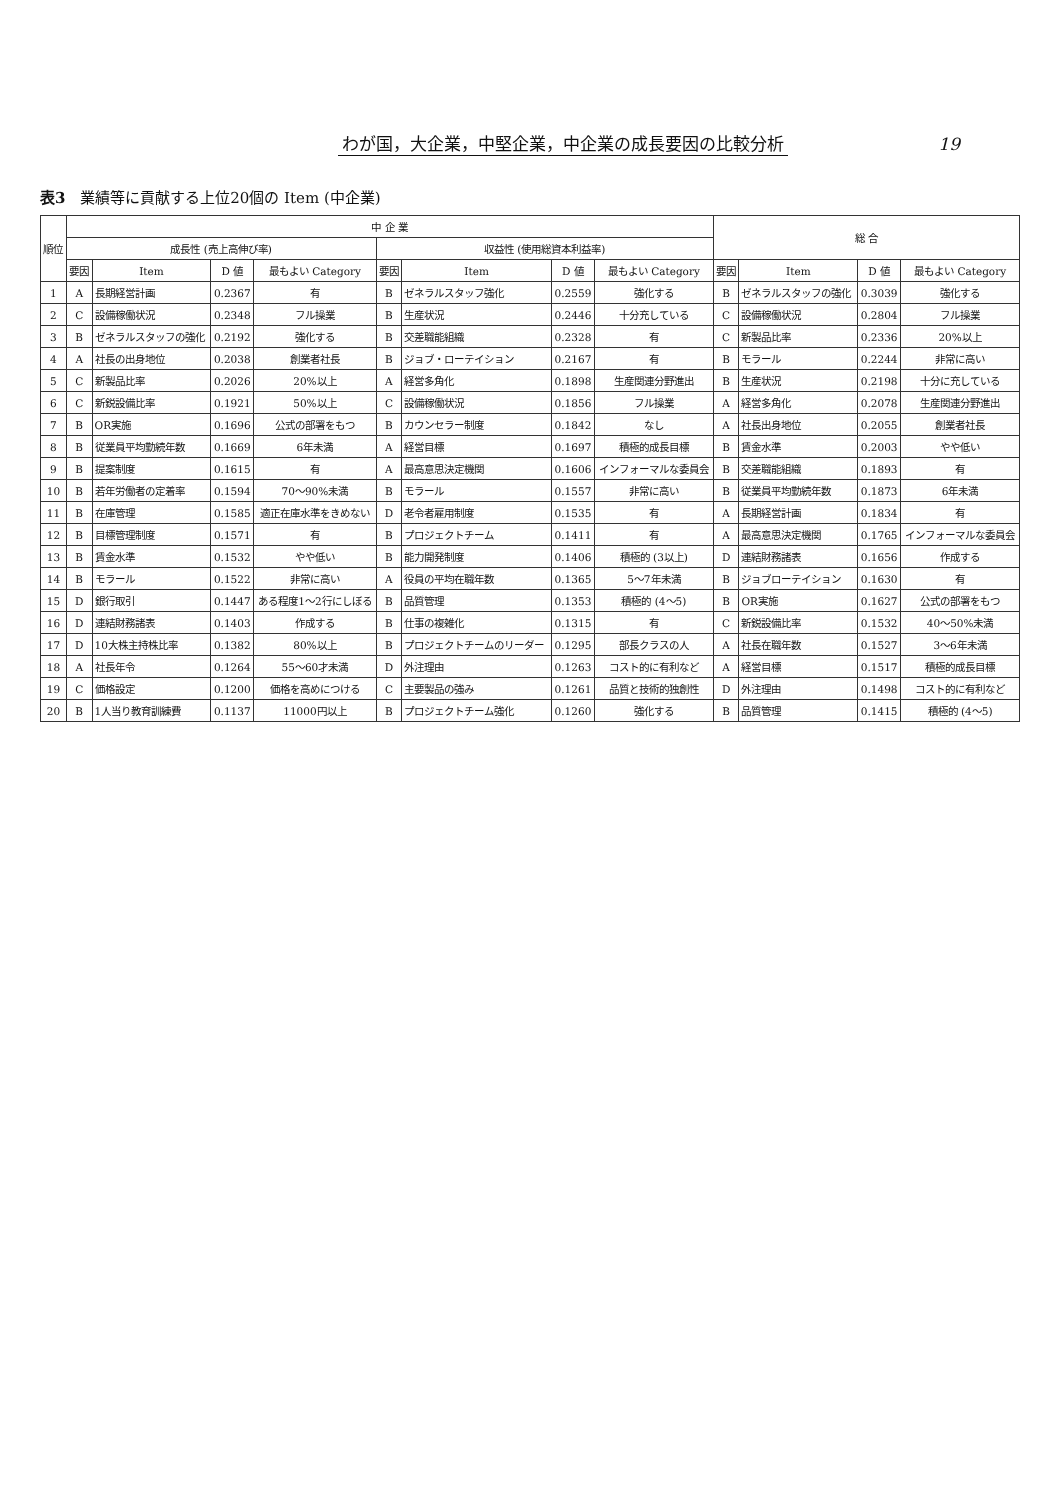わが国，大企業，中堅企業，中企業の成長要因の比較分析 19
表3 業績等に貢献する上位20個の Item (中企業)
| 順位 | 中 企 業 | | | | | | | | 総 合 | | | |
| --- | --- | --- | --- | --- | --- | --- | --- | --- | --- | --- | --- | --- |
| | 成長性 (売上高伸び率) | | | | 収益性 (使用総資本利益率) | | | | | | | |
| | 要因 | Item | D 値 | 最もよい Category | 要因 | Item | D 値 | 最もよい Category | 要因 | Item | D 値 | 最もよい Category |
| 1 | A | 長期経営計画 | 0.2367 | 有 | B | ゼネラルスタッフ強化 | 0.2559 | 強化する | B | ゼネラルスタッフの強化 | 0.3039 | 強化する |
| 2 | C | 設備稼働状況 | 0.2348 | フル操業 | B | 生産状況 | 0.2446 | 十分充している | C | 設備稼働状況 | 0.2804 | フル操業 |
| 3 | B | ゼネラルスタッフの強化 | 0.2192 | 強化する | B | 交差職能組織 | 0.2328 | 有 | C | 新製品比率 | 0.2336 | 20%以上 |
| 4 | A | 社長の出身地位 | 0.2038 | 創業者社長 | B | ジョブ・ローテイション | 0.2167 | 有 | B | モラール | 0.2244 | 非常に高い |
| 5 | C | 新製品比率 | 0.2026 | 20%以上 | A | 経営多角化 | 0.1898 | 生産関連分野進出 | B | 生産状況 | 0.2198 | 十分に充している |
| 6 | C | 新鋭設備比率 | 0.1921 | 50%以上 | C | 設備稼働状況 | 0.1856 | フル操業 | A | 経営多角化 | 0.2078 | 生産関連分野進出 |
| 7 | B | OR実施 | 0.1696 | 公式の部署をもつ | B | カウンセラー制度 | 0.1842 | なし | A | 社長出身地位 | 0.2055 | 創業者社長 |
| 8 | B | 従業員平均勤続年数 | 0.1669 | 6年未満 | A | 経営目標 | 0.1697 | 積極的成長目標 | B | 賃金水準 | 0.2003 | やや低い |
| 9 | B | 提案制度 | 0.1615 | 有 | A | 最高意思決定機関 | 0.1606 | インフォーマルな委員会 | B | 交差職能組織 | 0.1893 | 有 |
| 10 | B | 若年労働者の定着率 | 0.1594 | 70～90%未満 | B | モラール | 0.1557 | 非常に高い | B | 従業員平均勤続年数 | 0.1873 | 6年未満 |
| 11 | B | 在庫管理 | 0.1585 | 適正在庫水準をきめない | D | 老令者雇用制度 | 0.1535 | 有 | A | 長期経営計画 | 0.1834 | 有 |
| 12 | B | 目標管理制度 | 0.1571 | 有 | B | プロジェクトチーム | 0.1411 | 有 | A | 最高意思決定機関 | 0.1765 | インフォーマルな委員会 |
| 13 | B | 賃金水準 | 0.1532 | やや低い | B | 能力開発制度 | 0.1406 | 積極的 (3以上) | D | 連結財務諸表 | 0.1656 | 作成する |
| 14 | B | モラール | 0.1522 | 非常に高い | A | 役員の平均在職年数 | 0.1365 | 5～7年未満 | B | ジョブローテイション | 0.1630 | 有 |
| 15 | D | 銀行取引 | 0.1447 | ある程度1～2行にしぼる | B | 品質管理 | 0.1353 | 積極的 (4～5) | B | OR実施 | 0.1627 | 公式の部署をもつ |
| 16 | D | 連結財務諸表 | 0.1403 | 作成する | B | 仕事の複雑化 | 0.1315 | 有 | C | 新鋭設備比率 | 0.1532 | 40～50%未満 |
| 17 | D | 10大株主持株比率 | 0.1382 | 80%以上 | B | プロジェクトチームのリーダー | 0.1295 | 部長クラスの人 | A | 社長在職年数 | 0.1527 | 3～6年未満 |
| 18 | A | 社長年令 | 0.1264 | 55～60才未満 | D | 外注理由 | 0.1263 | コスト的に有利など | A | 経営目標 | 0.1517 | 積極的成長目標 |
| 19 | C | 価格設定 | 0.1200 | 価格を高めにつける | C | 主要製品の強み | 0.1261 | 品質と技術的独創性 | D | 外注理由 | 0.1498 | コスト的に有利など |
| 20 | B | 1人当り教育訓練費 | 0.1137 | 11000円以上 | B | プロジェクトチーム強化 | 0.1260 | 強化する | B | 品質管理 | 0.1415 | 積極的 (4～5) |